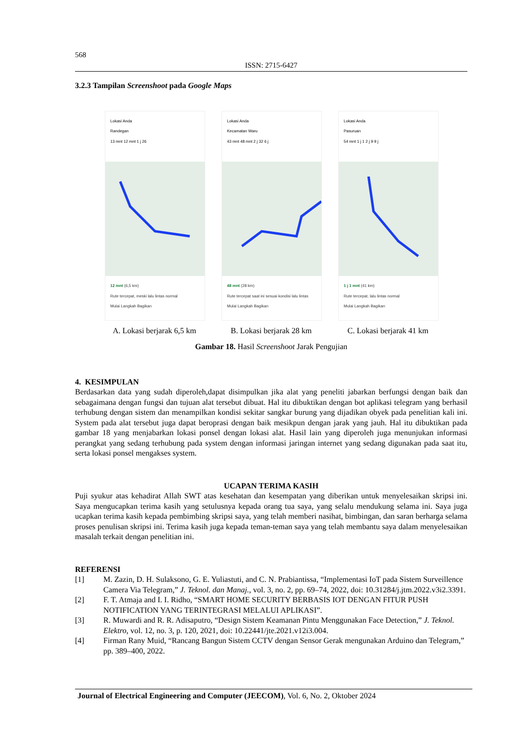568
ISSN: 2715-6427
3.2.3 Tampilan Screenshoot pada Google Maps
Lokasi Anda
Randegan
13 mnt 12 mnt 1 j 26
12 mnt (6,5 km)
Rute tercepat, meski lalu lintas normal
Mulai Langkah Bagikan
A. Lokasi berjarak 6,5 km
Lokasi Anda
Kecamatan Waru
43 mnt 48 mnt 2 j 32 6 j
48 mnt (28 km)
Rute tercepat saat ini sesuai kondisi lalu lintas
Mulai Langkah Bagikan
B. Lokasi berjarak 28 km
Lokasi Anda
Pasuruan
54 mnt 1 j 1 2 j 9 9 j
1 j 1 mnt (41 km)
Rute tercepat, lalu lintas normal
Mulai Langkah Bagikan
C. Lokasi berjarak 41 km
Gambar 18. Hasil Screenshoot Jarak Pengujian
4. KESIMPULAN
Berdasarkan data yang sudah diperoleh,dapat disimpulkan jika alat yang peneliti jabarkan berfungsi dengan baik dan sebagaimana dengan fungsi dan tujuan alat tersebut dibuat. Hal itu dibuktikan dengan bot aplikasi telegram yang berhasil terhubung dengan sistem dan menampilkan kondisi sekitar sangkar burung yang dijadikan obyek pada penelitian kali ini. System pada alat tersebut juga dapat beroprasi dengan baik mesikpun dengan jarak yang jauh. Hal itu dibuktikan pada gambar 18 yang menjabarkan lokasi ponsel dengan lokasi alat. Hasil lain yang diperoleh juga menunjukan informasi perangkat yang sedang terhubung pada system dengan informasi jaringan internet yang sedang digunakan pada saat itu, serta lokasi ponsel mengakses system.
UCAPAN TERIMA KASIH
Puji syukur atas kehadirat Allah SWT atas kesehatan dan kesempatan yang diberikan untuk menyelesaikan skripsi ini. Saya mengucapkan terima kasih yang setulusnya kepada orang tua saya, yang selalu mendukung selama ini. Saya juga ucapkan terima kasih kepada pembimbing skripsi saya, yang telah memberi nasihat, bimbingan, dan saran berharga selama proses penulisan skripsi ini. Terima kasih juga kepada teman-teman saya yang telah membantu saya dalam menyelesaikan masalah terkait dengan penelitian ini.
REFERENSI
[1] M. Zazin, D. H. Sulaksono, G. E. Yuliastuti, and C. N. Prabiantissa, “Implementasi IoT pada Sistem Surveillence Camera Via Telegram,” J. Teknol. dan Manaj., vol. 3, no. 2, pp. 69–74, 2022, doi: 10.31284/j.jtm.2022.v3i2.3391.
[2] F. T. Atmaja and I. I. Ridho, “SMART HOME SECURITY BERBASIS IOT DENGAN FITUR PUSH NOTIFICATION YANG TERINTEGRASI MELALUI APLIKASI”.
[3] R. Muwardi and R. R. Adisaputro, “Design Sistem Keamanan Pintu Menggunakan Face Detection,” J. Teknol. Elektro, vol. 12, no. 3, p. 120, 2021, doi: 10.22441/jte.2021.v12i3.004.
[4] Firman Rany Muid, “Rancang Bangun Sistem CCTV dengan Sensor Gerak mengunakan Arduino dan Telegram,” pp. 389–400, 2022.
Journal of Electrical Engineering and Computer (JEECOM), Vol. 6, No. 2, Oktober 2024